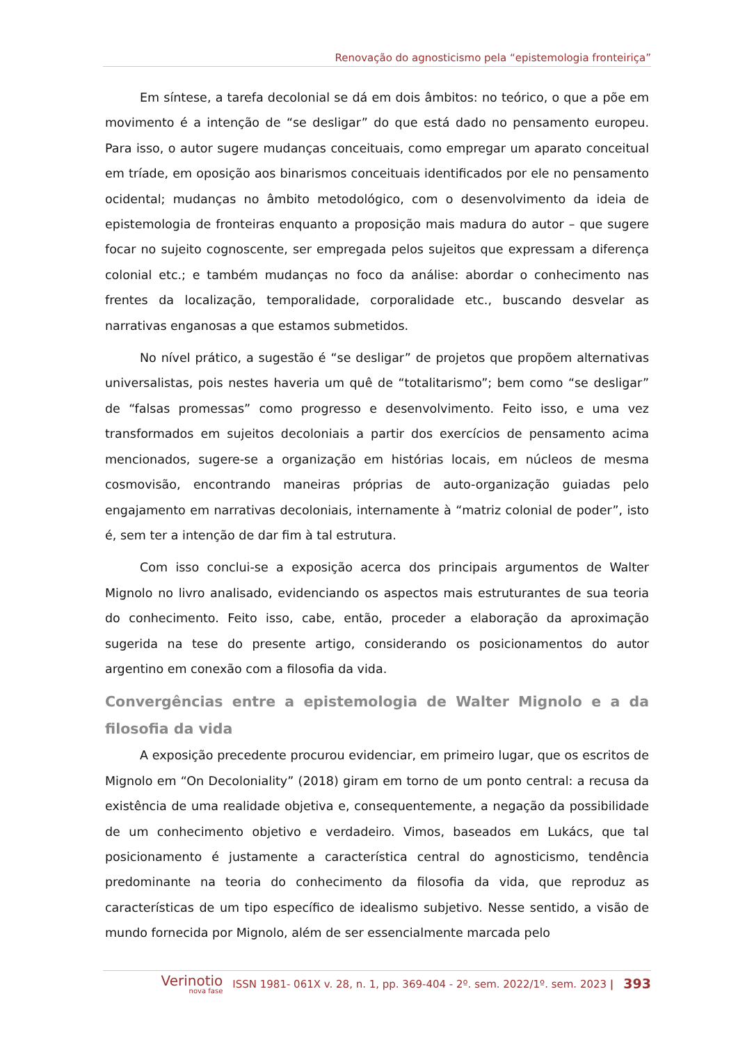Renovação do agnosticismo pela “epistemologia fronteiriça”
Em síntese, a tarefa decolonial se dá em dois âmbitos: no teórico, o que a põe em movimento é a intenção de “se desligar” do que está dado no pensamento europeu. Para isso, o autor sugere mudanças conceituais, como empregar um aparato conceitual em tríade, em oposição aos binarismos conceituais identificados por ele no pensamento ocidental; mudanças no âmbito metodológico, com o desenvolvimento da ideia de epistemologia de fronteiras enquanto a proposição mais madura do autor – que sugere focar no sujeito cognoscente, ser empregada pelos sujeitos que expressam a diferença colonial etc.; e também mudanças no foco da análise: abordar o conhecimento nas frentes da localização, temporalidade, corporalidade etc., buscando desvelar as narrativas enganosas a que estamos submetidos.
No nível prático, a sugestão é “se desligar” de projetos que propõem alternativas universalistas, pois nestes haveria um quê de “totalitarismo”; bem como “se desligar” de “falsas promessas” como progresso e desenvolvimento. Feito isso, e uma vez transformados em sujeitos decoloniais a partir dos exercícios de pensamento acima mencionados, sugere-se a organização em histórias locais, em núcleos de mesma cosmovisão, encontrando maneiras próprias de auto-organização guiadas pelo engajamento em narrativas decoloniais, internamente à “matriz colonial de poder”, isto é, sem ter a intenção de dar fim à tal estrutura.
Com isso conclui-se a exposição acerca dos principais argumentos de Walter Mignolo no livro analisado, evidenciando os aspectos mais estruturantes de sua teoria do conhecimento. Feito isso, cabe, então, proceder a elaboração da aproximação sugerida na tese do presente artigo, considerando os posicionamentos do autor argentino em conexão com a filosofia da vida.
Convergências entre a epistemologia de Walter Mignolo e a da filosofia da vida
A exposição precedente procurou evidenciar, em primeiro lugar, que os escritos de Mignolo em “On Decoloniality” (2018) giram em torno de um ponto central: a recusa da existência de uma realidade objetiva e, consequentemente, a negação da possibilidade de um conhecimento objetivo e verdadeiro. Vimos, baseados em Lukács, que tal posicionamento é justamente a característica central do agnosticismo, tendência predominante na teoria do conhecimento da filosofia da vida, que reproduz as características de um tipo específico de idealismo subjetivo. Nesse sentido, a visão de mundo fornecida por Mignolo, além de ser essencialmente marcada pelo
Verinotio
nova fase
ISSN 1981- 061X v. 28, n. 1, pp. 369-404 - 2º. sem. 2022/1º. sem. 2023 |
393